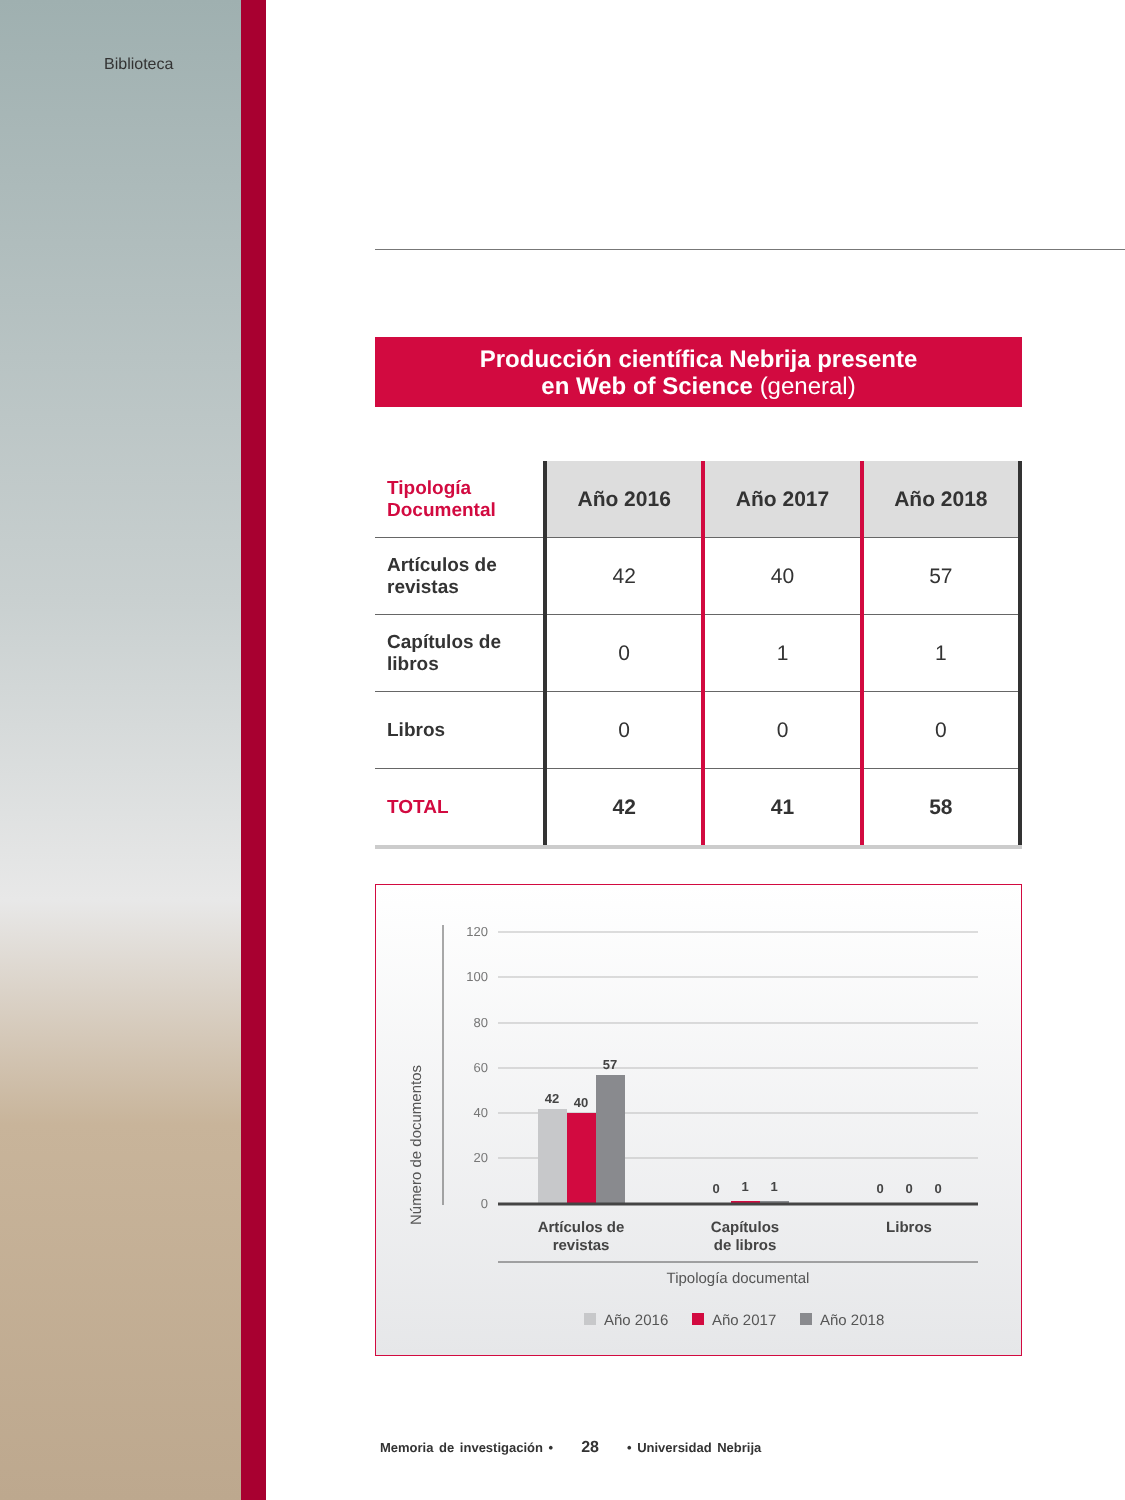Biblioteca
Producción científica Nebrija presente
en Web of Science (general)
| Tipología Documental | Año 2016 | Año 2017 | Año 2018 |
| Artículos de revistas | 42 | 40 | 57 |
| Capítulos de libros | 0 | 1 | 1 |
| Libros | 0 | 0 | 0 |
| TOTAL | 42 | 41 | 58 |
Número de documentos
120
100
80
60
40
20
0
42
40
57
0
1
1
0
0
0
Artículos de
revistas
Capítulos
de libros
Libros
Tipología documental
Año 2016
Año 2017
Año 2018
Memoria de investigación • 28 • Universidad Nebrija